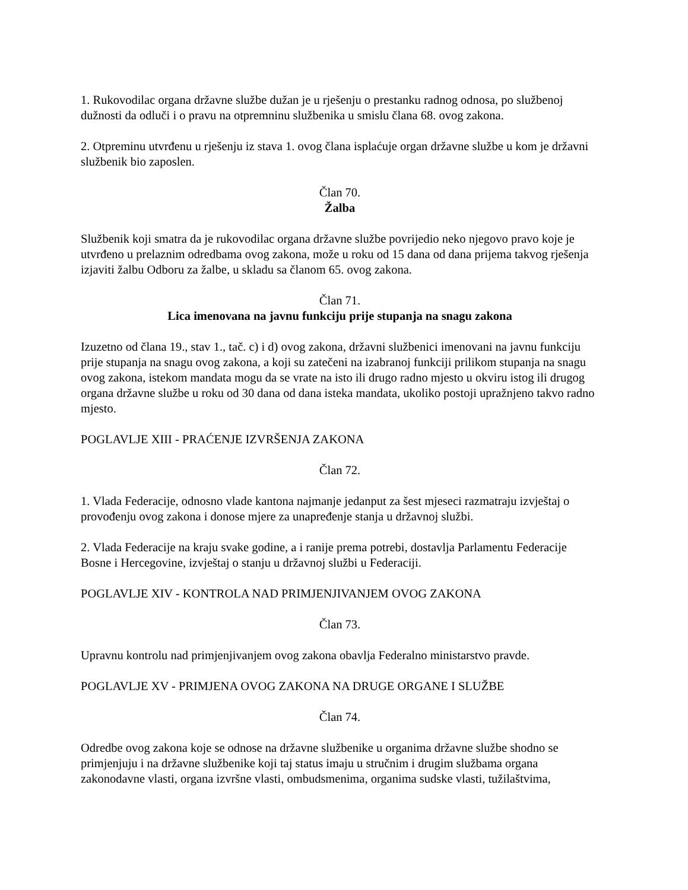1. Rukovodilac organa državne službe dužan je u rješenju o prestanku radnog odnosa, po službenoj dužnosti da odluči i o pravu na otpremninu službenika u smislu člana 68. ovog zakona.
2. Otpreminu utvrđenu u rješenju iz stava 1. ovog člana isplaćuje organ državne službe u kom je državni službenik bio zaposlen.
Član 70.
Žalba
Službenik koji smatra da je rukovodilac organa državne službe povrijedio neko njegovo pravo koje je utvrđeno u prelaznim odredbama ovog zakona, može u roku od 15 dana od dana prijema takvog rješenja izjaviti žalbu Odboru za žalbe, u skladu sa članom 65. ovog zakona.
Član 71.
Lica imenovana na javnu funkciju prije stupanja na snagu zakona
Izuzetno od člana 19., stav 1., tač. c) i d) ovog zakona, državni službenici imenovani na javnu funkciju prije stupanja na snagu ovog zakona, a koji su zatečeni na izabranoj funkciji prilikom stupanja na snagu ovog zakona, istekom mandata mogu da se vrate na isto ili drugo radno mjesto u okviru istog ili drugog organa državne službe u roku od 30 dana od dana isteka mandata, ukoliko postoji upražnjeno takvo radno mjesto.
POGLAVLJE XIII - PRAĆENJE IZVRŠENJA ZAKONA
Član 72.
1. Vlada Federacije, odnosno vlade kantona najmanje jedanput za šest mjeseci razmatraju izvještaj o provođenju ovog zakona i donose mjere za unapređenje stanja u državnoj službi.
2. Vlada Federacije na kraju svake godine, a i ranije prema potrebi, dostavlja Parlamentu Federacije Bosne i Hercegovine, izvještaj o stanju u državnoj službi u Federaciji.
POGLAVLJE XIV - KONTROLA NAD PRIMJENJIVANJEM OVOG ZAKONA
Član 73.
Upravnu kontrolu nad primjenjivanjem ovog zakona obavlja Federalno ministarstvo pravde.
POGLAVLJE XV - PRIMJENA OVOG ZAKONA NA DRUGE ORGANE I SLUŽBE
Član 74.
Odredbe ovog zakona koje se odnose na državne službenike u organima državne službe shodno se primjenjuju i na državne službenike koji taj status imaju u stručnim i drugim službama organa zakonodavne vlasti, organa izvršne vlasti, ombudsmenima, organima sudske vlasti, tužilaštvima,